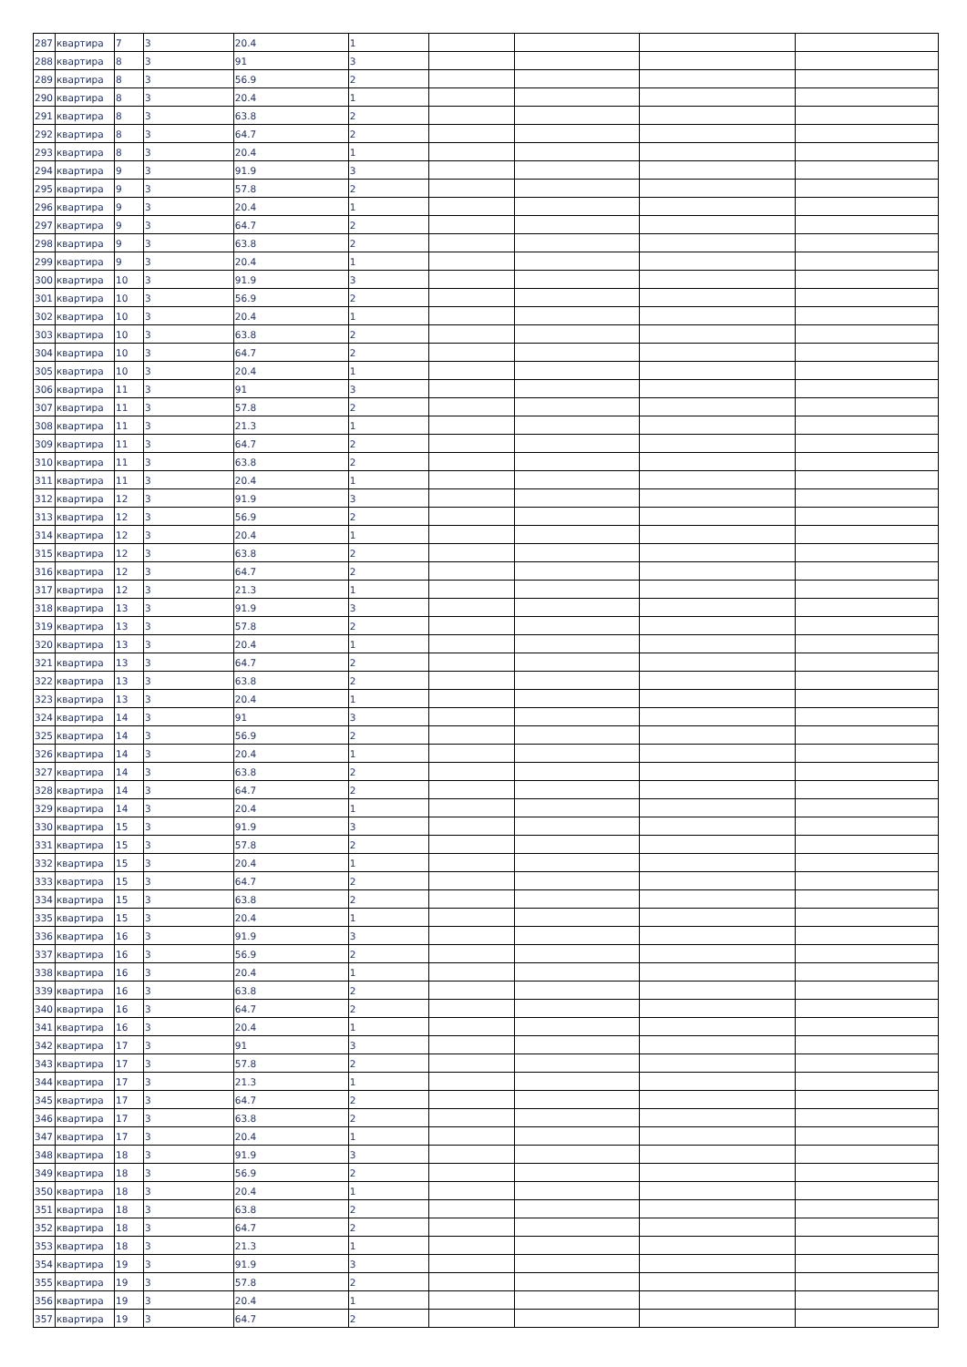| 287 | квартира | 7 | 3 | 20.4 | 1 | | | | |
| 288 | квартира | 8 | 3 | 91 | 3 | | | | |
| 289 | квартира | 8 | 3 | 56.9 | 2 | | | | |
| 290 | квартира | 8 | 3 | 20.4 | 1 | | | | |
| 291 | квартира | 8 | 3 | 63.8 | 2 | | | | |
| 292 | квартира | 8 | 3 | 64.7 | 2 | | | | |
| 293 | квартира | 8 | 3 | 20.4 | 1 | | | | |
| 294 | квартира | 9 | 3 | 91.9 | 3 | | | | |
| 295 | квартира | 9 | 3 | 57.8 | 2 | | | | |
| 296 | квартира | 9 | 3 | 20.4 | 1 | | | | |
| 297 | квартира | 9 | 3 | 64.7 | 2 | | | | |
| 298 | квартира | 9 | 3 | 63.8 | 2 | | | | |
| 299 | квартира | 9 | 3 | 20.4 | 1 | | | | |
| 300 | квартира | 10 | 3 | 91.9 | 3 | | | | |
| 301 | квартира | 10 | 3 | 56.9 | 2 | | | | |
| 302 | квартира | 10 | 3 | 20.4 | 1 | | | | |
| 303 | квартира | 10 | 3 | 63.8 | 2 | | | | |
| 304 | квартира | 10 | 3 | 64.7 | 2 | | | | |
| 305 | квартира | 10 | 3 | 20.4 | 1 | | | | |
| 306 | квартира | 11 | 3 | 91 | 3 | | | | |
| 307 | квартира | 11 | 3 | 57.8 | 2 | | | | |
| 308 | квартира | 11 | 3 | 21.3 | 1 | | | | |
| 309 | квартира | 11 | 3 | 64.7 | 2 | | | | |
| 310 | квартира | 11 | 3 | 63.8 | 2 | | | | |
| 311 | квартира | 11 | 3 | 20.4 | 1 | | | | |
| 312 | квартира | 12 | 3 | 91.9 | 3 | | | | |
| 313 | квартира | 12 | 3 | 56.9 | 2 | | | | |
| 314 | квартира | 12 | 3 | 20.4 | 1 | | | | |
| 315 | квартира | 12 | 3 | 63.8 | 2 | | | | |
| 316 | квартира | 12 | 3 | 64.7 | 2 | | | | |
| 317 | квартира | 12 | 3 | 21.3 | 1 | | | | |
| 318 | квартира | 13 | 3 | 91.9 | 3 | | | | |
| 319 | квартира | 13 | 3 | 57.8 | 2 | | | | |
| 320 | квартира | 13 | 3 | 20.4 | 1 | | | | |
| 321 | квартира | 13 | 3 | 64.7 | 2 | | | | |
| 322 | квартира | 13 | 3 | 63.8 | 2 | | | | |
| 323 | квартира | 13 | 3 | 20.4 | 1 | | | | |
| 324 | квартира | 14 | 3 | 91 | 3 | | | | |
| 325 | квартира | 14 | 3 | 56.9 | 2 | | | | |
| 326 | квартира | 14 | 3 | 20.4 | 1 | | | | |
| 327 | квартира | 14 | 3 | 63.8 | 2 | | | | |
| 328 | квартира | 14 | 3 | 64.7 | 2 | | | | |
| 329 | квартира | 14 | 3 | 20.4 | 1 | | | | |
| 330 | квартира | 15 | 3 | 91.9 | 3 | | | | |
| 331 | квартира | 15 | 3 | 57.8 | 2 | | | | |
| 332 | квартира | 15 | 3 | 20.4 | 1 | | | | |
| 333 | квартира | 15 | 3 | 64.7 | 2 | | | | |
| 334 | квартира | 15 | 3 | 63.8 | 2 | | | | |
| 335 | квартира | 15 | 3 | 20.4 | 1 | | | | |
| 336 | квартира | 16 | 3 | 91.9 | 3 | | | | |
| 337 | квартира | 16 | 3 | 56.9 | 2 | | | | |
| 338 | квартира | 16 | 3 | 20.4 | 1 | | | | |
| 339 | квартира | 16 | 3 | 63.8 | 2 | | | | |
| 340 | квартира | 16 | 3 | 64.7 | 2 | | | | |
| 341 | квартира | 16 | 3 | 20.4 | 1 | | | | |
| 342 | квартира | 17 | 3 | 91 | 3 | | | | |
| 343 | квартира | 17 | 3 | 57.8 | 2 | | | | |
| 344 | квартира | 17 | 3 | 21.3 | 1 | | | | |
| 345 | квартира | 17 | 3 | 64.7 | 2 | | | | |
| 346 | квартира | 17 | 3 | 63.8 | 2 | | | | |
| 347 | квартира | 17 | 3 | 20.4 | 1 | | | | |
| 348 | квартира | 18 | 3 | 91.9 | 3 | | | | |
| 349 | квартира | 18 | 3 | 56.9 | 2 | | | | |
| 350 | квартира | 18 | 3 | 20.4 | 1 | | | | |
| 351 | квартира | 18 | 3 | 63.8 | 2 | | | | |
| 352 | квартира | 18 | 3 | 64.7 | 2 | | | | |
| 353 | квартира | 18 | 3 | 21.3 | 1 | | | | |
| 354 | квартира | 19 | 3 | 91.9 | 3 | | | | |
| 355 | квартира | 19 | 3 | 57.8 | 2 | | | | |
| 356 | квартира | 19 | 3 | 20.4 | 1 | | | | |
| 357 | квартира | 19 | 3 | 64.7 | 2 | | | | |